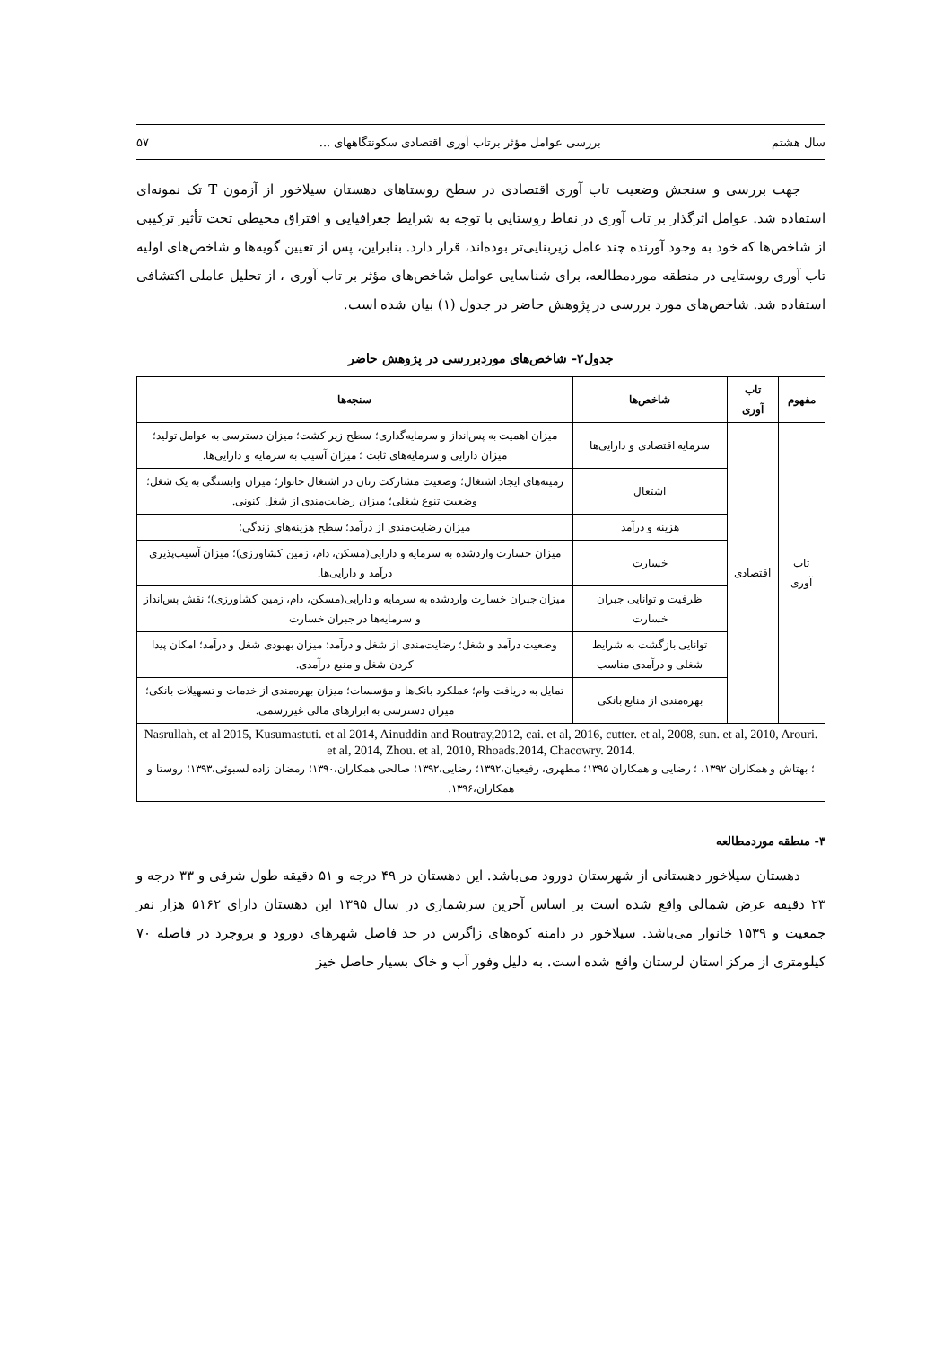سال هشتم بررسی عوامل مؤثر برتاب آوری اقتصادی سکونتگاههای ... ۵۷
جهت بررسی و سنجش وضعیت تاب آوری اقتصادی در سطح روستاهای دهستان سیلاخور از آزمون T تک نمونه‌ای استفاده شد. عوامل اثرگذار بر تاب آوری در نقاط روستایی با توجه به شرایط جغرافیایی و افتراق محیطی تحت تأثیر ترکیبی از شاخص‌ها که خود به وجود آورنده چند عامل زیربنایی‌تر بوده‌اند، قرار دارد. بنابراین، پس از تعیین گویه‌ها و شاخص‌های اولیه تاب آوری روستایی در منطقه موردمطالعه، برای شناسایی عوامل شاخص‌های مؤثر بر تاب آوری ، از تحلیل عاملی اکتشافی استفاده شد. شاخص‌های مورد بررسی در پژوهش حاضر در جدول (۱) بیان شده است.
جدول۲- شاخص‌های موردبررسی در پژوهش حاضر
| مفهوم | تاب آوری | شاخص‌ها | سنجه‌ها |
| --- | --- | --- | --- |
| تاب آوری | اقتصادی | سرمایه اقتصادی و دارایی‌ها | میزان اهمیت به پس‌انداز و سرمایه‌گذاری؛ سطح زیر کشت؛ میزان دسترسی به عوامل تولید؛ میزان دارایی و سرمایه‌های ثابت ؛ میزان آسیب به سرمایه و دارایی‌ها. |
| | | اشتغال | زمینه‌های ایجاد اشتغال؛ وضعیت مشارکت زنان در اشتغال خانوار؛ میزان وابستگی به یک شغل؛ وضعیت تنوع شغلی؛ میزان رضایت‌مندی از شغل کنونی. |
| | | هزینه و درآمد | میزان رضایت‌مندی از درآمد؛ سطح هزینه‌های زندگی؛ |
| | | خسارت | میزان خسارت واردشده به سرمایه و دارایی(مسکن، دام، زمین کشاورزی)؛ میزان آسیب‌پذیری درآمد و دارایی‌ها. |
| | | ظرفیت و توانایی جبران خسارت | میزان جبران خسارت واردشده به سرمایه و دارایی(مسکن، دام، زمین کشاورزی)؛ نقش پس‌انداز و سرمایه‌ها در جبران خسارت |
| | | توانایی بازگشت به شرایط شغلی و درآمدی مناسب | وضعیت درآمد و شغل؛ رضایت‌مندی از شغل و درآمد؛ میزان بهبودی شغل و درآمد؛ امکان پیدا کردن شغل و منبع درآمدی. |
| | | بهره‌مندی از منابع بانکی | تمایل به دریافت وام؛ عملکرد بانک‌ها و مؤسسات؛ میزان بهره‌مندی از خدمات و تسهیلات بانکی؛ میزان دسترسی به ابزارهای مالی غیررسمی. |
| Nasrullah, et al 2015, Kusumastuti. et al 2014, Ainuddin and Routray,2012, cai. et al, 2016, cutter. et al, 2008, sun. et al, 2010, Arouri. et al, 2014, Zhou. et al, 2010, Rhoads.2014, Chacowry. 2014. ؛ بهتاش و همکاران ۱۳۹۲، ؛ رضایی و همکاران ۱۳۹۵؛ مطهری، رفیعیان،۱۳۹۲؛ رضایی،۱۳۹۲؛ صالحی همکاران،۱۳۹۰؛ رمضان زاده لسبوئی،۱۳۹۳؛ روستا و همکاران،۱۳۹۶. | | | |
۳- منطقه موردمطالعه
دهستان سیلاخور دهستانی از شهرستان دورود می‌باشد. این دهستان در ۴۹ درجه و ۵۱ دقیقه طول شرقی و ۳۳ درجه و ۲۳ دقیقه عرض شمالی واقع شده است بر اساس آخرین سرشماری در سال ۱۳۹۵ این دهستان دارای ۵۱۶۲ هزار نفر جمعیت و ۱۵۳۹ خانوار می‌باشد. سیلاخور در دامنه کوه‌های زاگرس در حد فاصل شهرهای دورود و بروجرد در فاصله ۷۰ کیلومتری از مرکز استان لرستان واقع شده است. به دلیل وفور آب و خاک بسیار حاصل خیز